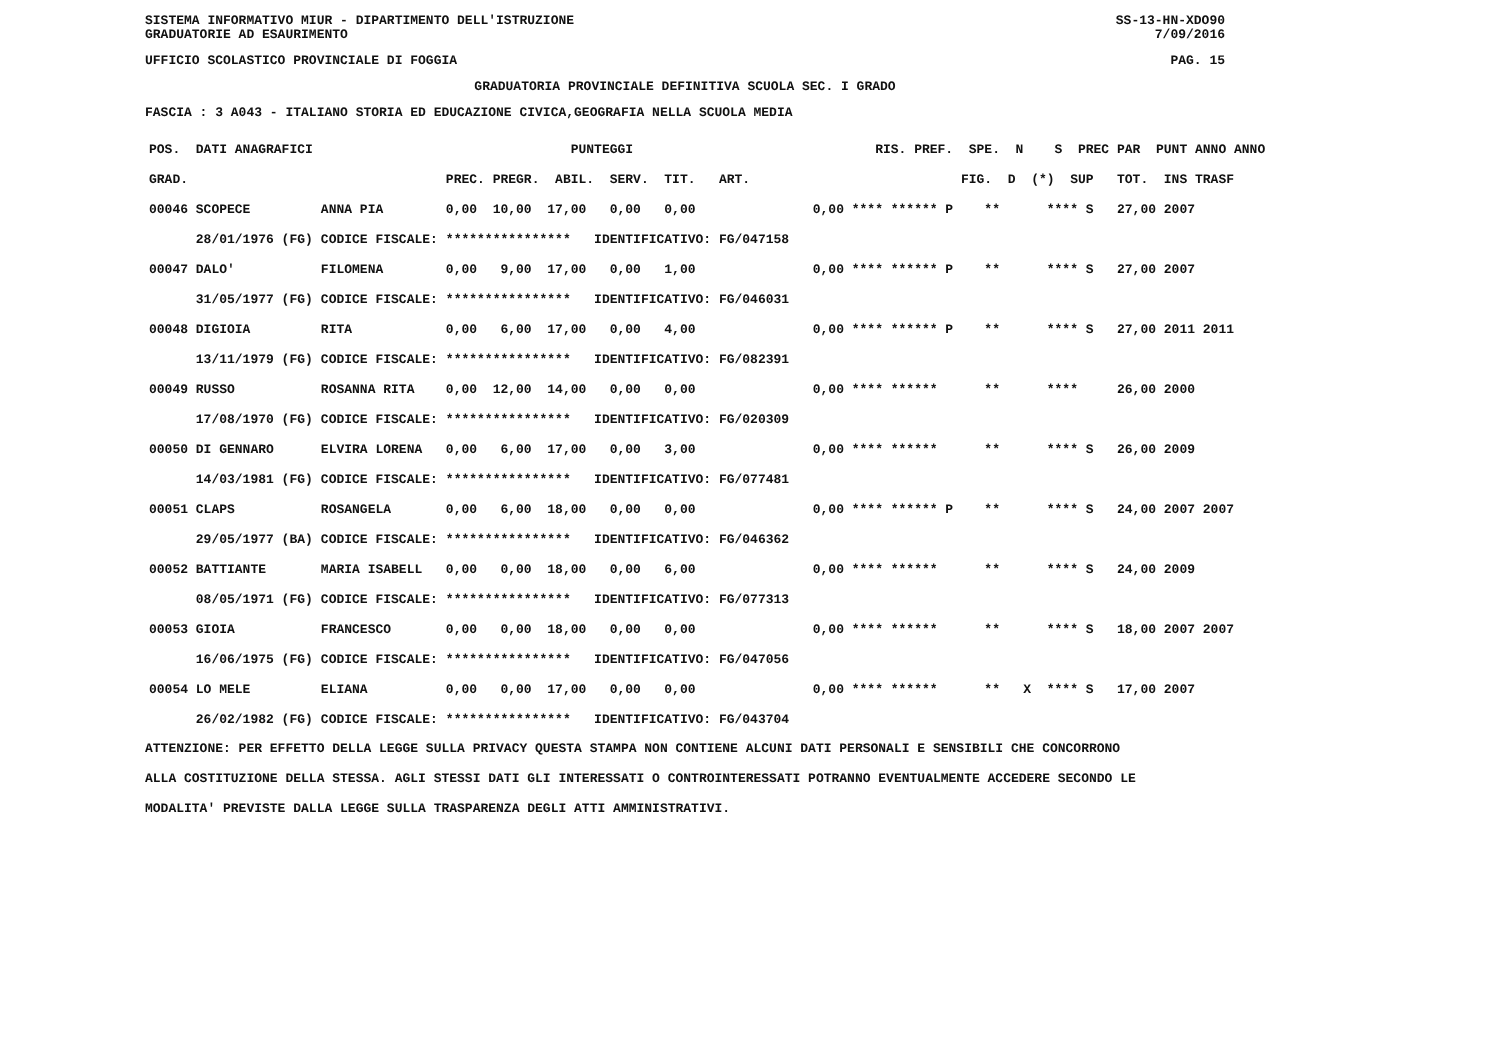SISTEMA INFORMATIVO MIUR - DIPARTIMENTO DELL'ISTRUZIONE SS-13-HN-XDO90
GRADUATORIE AD ESAURIMENTO 7/09/2016
UFFICIO SCOLASTICO PROVINCIALE DI FOGGIA PAG. 15
GRADUATORIA PROVINCIALE DEFINITIVA SCUOLA SEC. I GRADO
FASCIA : 3 A043 - ITALIANO STORIA ED EDUCAZIONE CIVICA,GEOGRAFIA NELLA SCUOLA MEDIA
| POS. DATI ANAGRAFICI | | PUNTEGGI | RIS. PREF. SPE. N S PREC PAR PUNT ANNO ANNO |
| --- | --- | --- | --- |
| GRAD. | | PREC. PREGR. ABIL. SERV. TIT. ART. | FIG. D (*) SUP TOT. INS TRASF |
| 00046 SCOPECE | ANNA PIA | 0,00 10,00 17,00 0,00 0,00 | 0,00 **** ****** P ** **** S 27,00 2007 |
| 28/01/1976 (FG) | CODICE FISCALE: | **************** IDENTIFICATIVO: FG/047158 | |
| 00047 DALO' | FILOMENA | 0,00 9,00 17,00 0,00 1,00 | 0,00 **** ****** P ** **** S 27,00 2007 |
| 31/05/1977 (FG) | CODICE FISCALE: | **************** IDENTIFICATIVO: FG/046031 | |
| 00048 DIGIOIA | RITA | 0,00 6,00 17,00 0,00 4,00 | 0,00 **** ****** P ** **** S 27,00 2011 2011 |
| 13/11/1979 (FG) | CODICE FISCALE: | **************** IDENTIFICATIVO: FG/082391 | |
| 00049 RUSSO | ROSANNA RITA | 0,00 12,00 14,00 0,00 0,00 | 0,00 **** ****** ** **** 26,00 2000 |
| 17/08/1970 (FG) | CODICE FISCALE: | **************** IDENTIFICATIVO: FG/020309 | |
| 00050 DI GENNARO | ELVIRA LORENA | 0,00 6,00 17,00 0,00 3,00 | 0,00 **** ****** ** **** S 26,00 2009 |
| 14/03/1981 (FG) | CODICE FISCALE: | **************** IDENTIFICATIVO: FG/077481 | |
| 00051 CLAPS | ROSANGELA | 0,00 6,00 18,00 0,00 0,00 | 0,00 **** ****** P ** **** S 24,00 2007 2007 |
| 29/05/1977 (BA) | CODICE FISCALE: | **************** IDENTIFICATIVO: FG/046362 | |
| 00052 BATTIANTE | MARIA ISABELL | 0,00 0,00 18,00 0,00 6,00 | 0,00 **** ****** ** **** S 24,00 2009 |
| 08/05/1971 (FG) | CODICE FISCALE: | **************** IDENTIFICATIVO: FG/077313 | |
| 00053 GIOIA | FRANCESCO | 0,00 0,00 18,00 0,00 0,00 | 0,00 **** ****** ** **** S 18,00 2007 2007 |
| 16/06/1975 (FG) | CODICE FISCALE: | **************** IDENTIFICATIVO: FG/047056 | |
| 00054 LO MELE | ELIANA | 0,00 0,00 17,00 0,00 0,00 | 0,00 **** ****** ** X **** S 17,00 2007 |
| 26/02/1982 (FG) | CODICE FISCALE: | **************** IDENTIFICATIVO: FG/043704 | |
ATTENZIONE: PER EFFETTO DELLA LEGGE SULLA PRIVACY QUESTA STAMPA NON CONTIENE ALCUNI DATI PERSONALI E SENSIBILI CHE CONCORRONO
ALLA COSTITUZIONE DELLA STESSA. AGLI STESSI DATI GLI INTERESSATI O CONTROINTERESSATI POTRANNO EVENTUALMENTE ACCEDERE SECONDO LE
MODALITA' PREVISTE DALLA LEGGE SULLA TRASPARENZA DEGLI ATTI AMMINISTRATIVI.